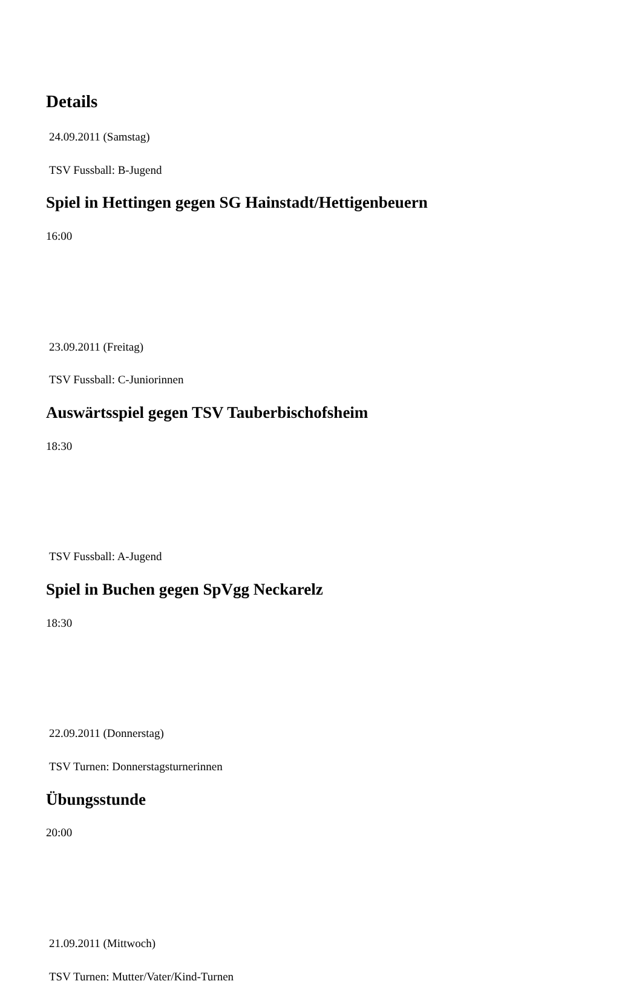Details
24.09.2011 (Samstag)
TSV Fussball: B-Jugend
Spiel in Hettingen gegen SG Hainstadt/Hettigenbeuern
16:00
23.09.2011 (Freitag)
TSV Fussball: C-Juniorinnen
Auswärtsspiel gegen TSV Tauberbischofsheim
18:30
TSV Fussball: A-Jugend
Spiel in Buchen gegen SpVgg Neckarelz
18:30
22.09.2011 (Donnerstag)
TSV Turnen: Donnerstagsturnerinnen
Übungsstunde
20:00
21.09.2011 (Mittwoch)
TSV Turnen: Mutter/Vater/Kind-Turnen